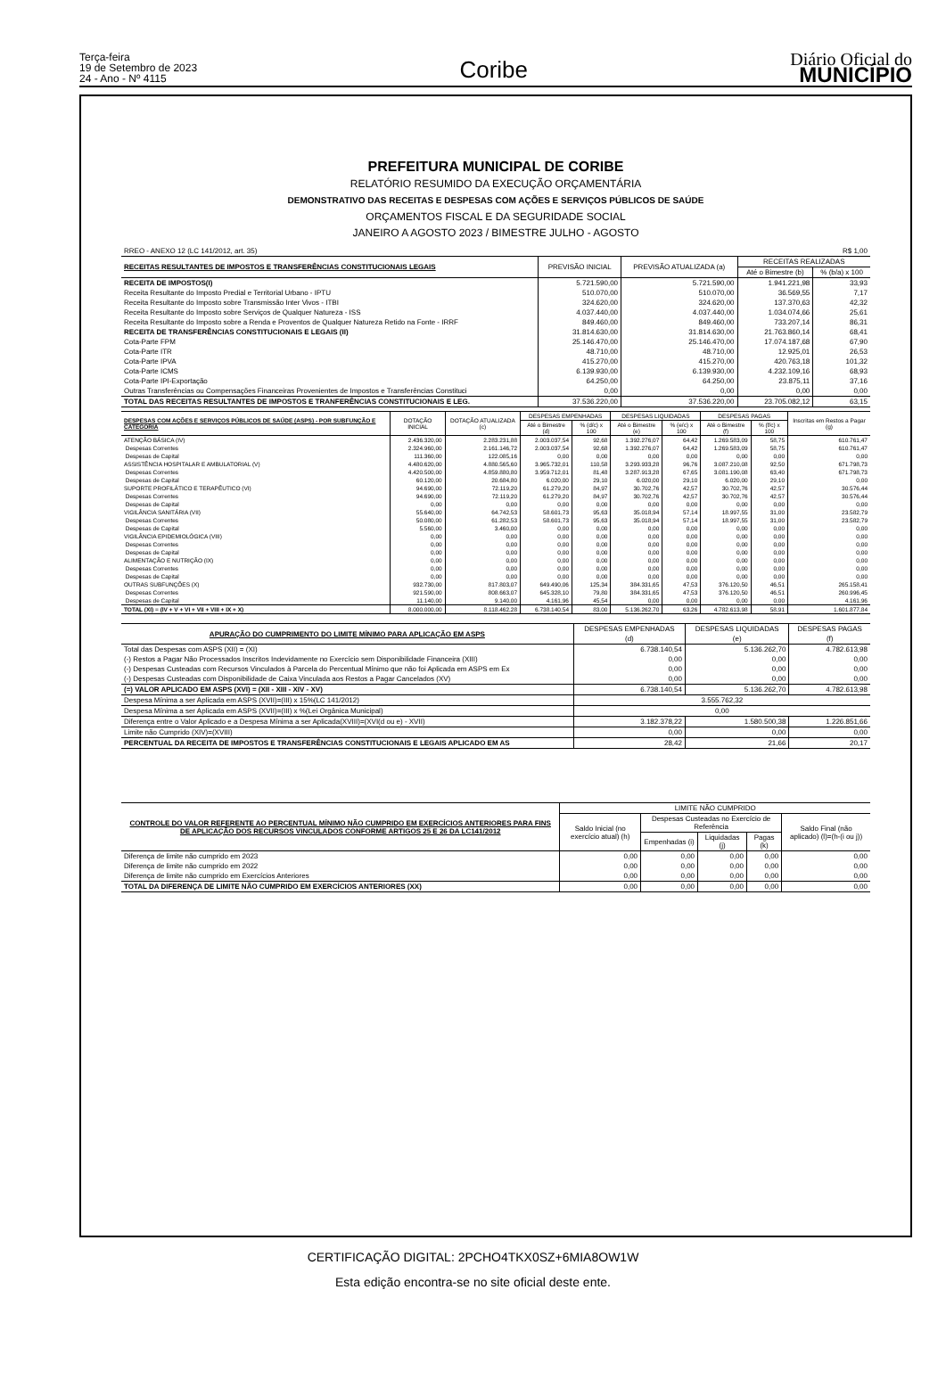Terça-feira
19 de Setembro de 2023
24 - Ano - Nº 4115
Coribe
Diário Oficial do
MUNICÍPIO
PREFEITURA MUNICIPAL DE CORIBE
RELATÓRIO RESUMIDO DA EXECUÇÃO ORÇAMENTÁRIA
DEMONSTRATIVO DAS RECEITAS E DESPESAS COM AÇÕES E SERVIÇOS PÚBLICOS DE SAÚDE
ORÇAMENTOS FISCAL E DA SEGURIDADE SOCIAL
JANEIRO A AGOSTO 2023 / BIMESTRE JULHO - AGOSTO
| RREO - ANEXO 12 (LC 141/2012, art. 35) | | | | R$ 1,00 |
| RECEITAS RESULTANTES DE IMPOSTOS E TRANSFERÊNCIAS CONSTITUCIONAIS LEGAIS | PREVISÃO INICIAL | PREVISÃO ATUALIZADA (a) | RECEITAS REALIZADAS | |
| | | | Até o Bimestre (b) | % (b/a) x 100 |
| RECEITA DE IMPOSTOS(I) | 5.721.590,00 | 5.721.590,00 | 1.941.221,98 | 33,93 |
| Receita Resultante do Imposto Predial e Territorial Urbano - IPTU | 510.070,00 | 510.070,00 | 36.569,55 | 7,17 |
| Receita Resultante do Imposto sobre Transmissão Inter Vivos - ITBI | 324.620,00 | 324.620,00 | 137.370,63 | 42,32 |
| Receita Resultante do Imposto sobre Serviços de Qualquer Natureza - ISS | 4.037.440,00 | 4.037.440,00 | 1.034.074,66 | 25,61 |
| Receita Resultante do Imposto sobre a Renda e Proventos de Qualquer Natureza Retido na Fonte - IRRF | 849.460,00 | 849.460,00 | 733.207,14 | 86,31 |
| RECEITA DE TRANSFERÊNCIAS CONSTITUCIONAIS E LEGAIS (II) | 31.814.630,00 | 31.814.630,00 | 21.763.860,14 | 68,41 |
| Cota-Parte FPM | 25.146.470,00 | 25.146.470,00 | 17.074.187,68 | 67,90 |
| Cota-Parte ITR | 48.710,00 | 48.710,00 | 12.925,01 | 26,53 |
| Cota-Parte IPVA | 415.270,00 | 415.270,00 | 420.763,18 | 101,32 |
| Cota-Parte ICMS | 6.139.930,00 | 6.139.930,00 | 4.232.109,16 | 68,93 |
| Cota-Parte IPI-Exportação | 64.250,00 | 64.250,00 | 23.875,11 | 37,16 |
| Outras Transferências ou Compensações Financeiras Provenientes de Impostos e Transferências Constituci | 0,00 | 0,00 | 0,00 | 0,00 |
| TOTAL DAS RECEITAS RESULTANTES DE IMPOSTOS E TRANFERÊNCIAS CONSTITUCIONAIS E LEG. | 37.536.220,00 | 37.536.220,00 | 23.705.082,12 | 63,15 |
| DESPESAS COM AÇÕES E SERVIÇOS PÚBLICOS DE SAÚDE (ASPS) - POR SUBFUNÇÃO E CATEGORIA | DOTAÇÃO INICIAL | DOTAÇÃO ATUALIZADA (c) | DESPESAS EMPENHADAS | | DESPESAS LIQUIDADAS | | DESPESAS PAGAS | | Inscritas em Restos a Pagar (g) |
| --- | --- | --- | --- | --- | --- | --- | --- | --- | --- |
| | | | Até o Bimestre (d) | % (d/c) x 100 | Até o Bimestre (e) | % (e/c) x 100 | Até o Bimestre (f) | % (f/c) x 100 | |
| ATENÇÃO BÁSICA (IV) | 2.436.320,00 | 2.283.231,88 | 2.003.037,54 | 92,68 | 1.392.276,07 | 64,42 | 1.269.583,09 | 58,75 | 610.761,47 |
| Despesas Correntes | 2.324.960,00 | 2.161.146,72 | 2.003.037,54 | 92,68 | 1.392.276,07 | 64,42 | 1.269.583,09 | 58,75 | 610.761,47 |
| Despesas de Capital | 111.360,00 | 122.085,16 | 0,00 | 0,00 | 0,00 | 0,00 | 0,00 | 0,00 | 0,00 |
| ASSISTÊNCIA HOSPITALAR E AMBULATORIAL (V) | 4.480.620,00 | 4.880.565,60 | 3.965.732,01 | 110,58 | 3.293.933,28 | 96,76 | 3.087.210,08 | 92,50 | 671.798,73 |
| Despesas Correntes | 4.420.500,00 | 4.859.880,80 | 3.959.712,01 | 81,48 | 3.287.913,28 | 67,65 | 3.081.190,08 | 63,40 | 671.798,73 |
| Despesas de Capital | 60.120,00 | 20.684,80 | 6.020,00 | 29,10 | 6.020,00 | 29,10 | 6.020,00 | 29,10 | 0,00 |
| SUPORTE PROFILÁTICO E TERAPÊUTICO (VI) | 94.690,00 | 72.119,20 | 61.279,20 | 84,97 | 30.702,76 | 42,57 | 30.702,76 | 42,57 | 30.576,44 |
| Despesas Correntes | 94.690,00 | 72.119,20 | 61.279,20 | 84,97 | 30.702,76 | 42,57 | 30.702,76 | 42,57 | 30.576,44 |
| Despesas de Capital | 0,00 | 0,00 | 0,00 | 0,00 | 0,00 | 0,00 | 0,00 | 0,00 | 0,00 |
| VIGILÂNCIA SANITÁRIA (VII) | 55.640,00 | 64.742,53 | 58.601,73 | 95,63 | 35.018,94 | 57,14 | 18.997,55 | 31,00 | 23.582,79 |
| Despesas Correntes | 50.080,00 | 61.282,53 | 58.601,73 | 95,63 | 35.018,94 | 57,14 | 18.997,55 | 31,00 | 23.582,79 |
| Despesas de Capital | 5.560,00 | 3.460,00 | 0,00 | 0,00 | 0,00 | 0,00 | 0,00 | 0,00 | 0,00 |
| VIGILÂNCIA EPIDEMIOLÓGICA (VIII) | 0,00 | 0,00 | 0,00 | 0,00 | 0,00 | 0,00 | 0,00 | 0,00 | 0,00 |
| Despesas Correntes | 0,00 | 0,00 | 0,00 | 0,00 | 0,00 | 0,00 | 0,00 | 0,00 | 0,00 |
| Despesas de Capital | 0,00 | 0,00 | 0,00 | 0,00 | 0,00 | 0,00 | 0,00 | 0,00 | 0,00 |
| ALIMENTAÇÃO E NUTRIÇÃO (IX) | 0,00 | 0,00 | 0,00 | 0,00 | 0,00 | 0,00 | 0,00 | 0,00 | 0,00 |
| Despesas Correntes | 0,00 | 0,00 | 0,00 | 0,00 | 0,00 | 0,00 | 0,00 | 0,00 | 0,00 |
| Despesas de Capital | 0,00 | 0,00 | 0,00 | 0,00 | 0,00 | 0,00 | 0,00 | 0,00 | 0,00 |
| OUTRAS SUBFUNÇÕES (X) | 932.730,00 | 817.803,07 | 649.490,06 | 125,34 | 384.331,65 | 47,53 | 376.120,50 | 46,51 | 265.158,41 |
| Despesas Correntes | 921.590,00 | 808.663,07 | 645.328,10 | 79,80 | 384.331,65 | 47,53 | 376.120,50 | 46,51 | 260.996,45 |
| Despesas de Capital | 11.140,00 | 9.140,00 | 4.161,96 | 45,54 | 0,00 | 0,00 | 0,00 | 0,00 | 4.161,96 |
| TOTAL (XI) = (IV + V + VI + VII + VIII + IX + X) | 8.000.000,00 | 8.118.462,28 | 6.738.140,54 | 83,00 | 5.136.262,70 | 63,26 | 4.782.613,98 | 58,91 | 1.601.877,84 |
| APURAÇÃO DO CUMPRIMENTO DO LIMITE MÍNIMO PARA APLICAÇÃO EM ASPS | DESPESAS EMPENHADAS | DESPESAS LIQUIDADAS | DESPESAS PAGAS |
| --- | --- | --- | --- |
| | (d) | (e) | (f) |
| Total das Despesas com ASPS (XII) = (XI) | 6.738.140,54 | 5.136.262,70 | 4.782.613,98 |
| (-) Restos a Pagar Não Processados Inscritos Indevidamente no Exercício sem Disponibilidade Financeira (XIII) | 0,00 | 0,00 | 0,00 |
| (-) Despesas Custeadas com Recursos Vinculados à Parcela do Percentual Mínimo que não foi Aplicada em ASPS em Ex | 0,00 | 0,00 | 0,00 |
| (-) Despesas Custeadas com Disponibilidade de Caixa Vinculada aos Restos a Pagar Cancelados (XV) | 0,00 | 0,00 | 0,00 |
| (=) VALOR APLICADO EM ASPS (XVI) = (XII - XIII - XIV - XV) | 6.738.140,54 | 5.136.262,70 | 4.782.613,98 |
| Despesa Mínima a ser Aplicada em ASPS (XVII)=(III) x 15%(LC 141/2012) | 3.555.762,32 | | |
| Despesa Mínima a ser Aplicada em ASPS (XVII)=(III) x %(Lei Orgânica Municipal) | 0,00 | | |
| Diferença entre o Valor Aplicado e a Despesa Mínima a ser Aplicada(XVIII)=(XVI(d ou e) - XVII) | 3.182.378,22 | 1.580.500,38 | 1.226.851,66 |
| Limite não Cumprido (XIV)=(XVIII) | 0,00 | 0,00 | 0,00 |
| PERCENTUAL DA RECEITA DE IMPOSTOS E TRANSFERÊNCIAS CONSTITUCIONAIS E LEGAIS APLICADO EM AS | 28,42 | 21,66 | 20,17 |
| CONTROLE DO VALOR REFERENTE AO PERCENTUAL MÍNIMO NÃO CUMPRIDO EM EXERCÍCIOS ANTERIORES PARA FINS DE APLICAÇÃO DOS RECURSOS VINCULADOS CONFORME ARTIGOS 25 E 26 DA LC141/2012 | LIMITE NÃO CUMPRIDO | | | | |
| --- | --- | --- | --- | --- | --- |
| | Saldo Inicial (no exercício atual) (h) | Despesas Custeadas no Exercício de Referência | | | Saldo Final (não aplicado) (l)=(h-(i ou j)) |
| | | Empenhadas (i) | Liquidadas (j) | Pagas (k) | |
| Diferença de limite não cumprido em 2023 | 0,00 | 0,00 | 0,00 | 0,00 | 0,00 |
| Diferença de limite não cumprido em 2022 | 0,00 | 0,00 | 0,00 | 0,00 | 0,00 |
| Diferença de limite não cumprido em Exercícios Anteriores | 0,00 | 0,00 | 0,00 | 0,00 | 0,00 |
| TOTAL DA DIFERENÇA DE LIMITE NÃO CUMPRIDO EM EXERCÍCIOS ANTERIORES (XX) | 0,00 | 0,00 | 0,00 | 0,00 | 0,00 |
CERTIFICAÇÃO DIGITAL: 2PCHO4TKX0SZ+6MIA8OW1W
Esta edição encontra-se no site oficial deste ente.